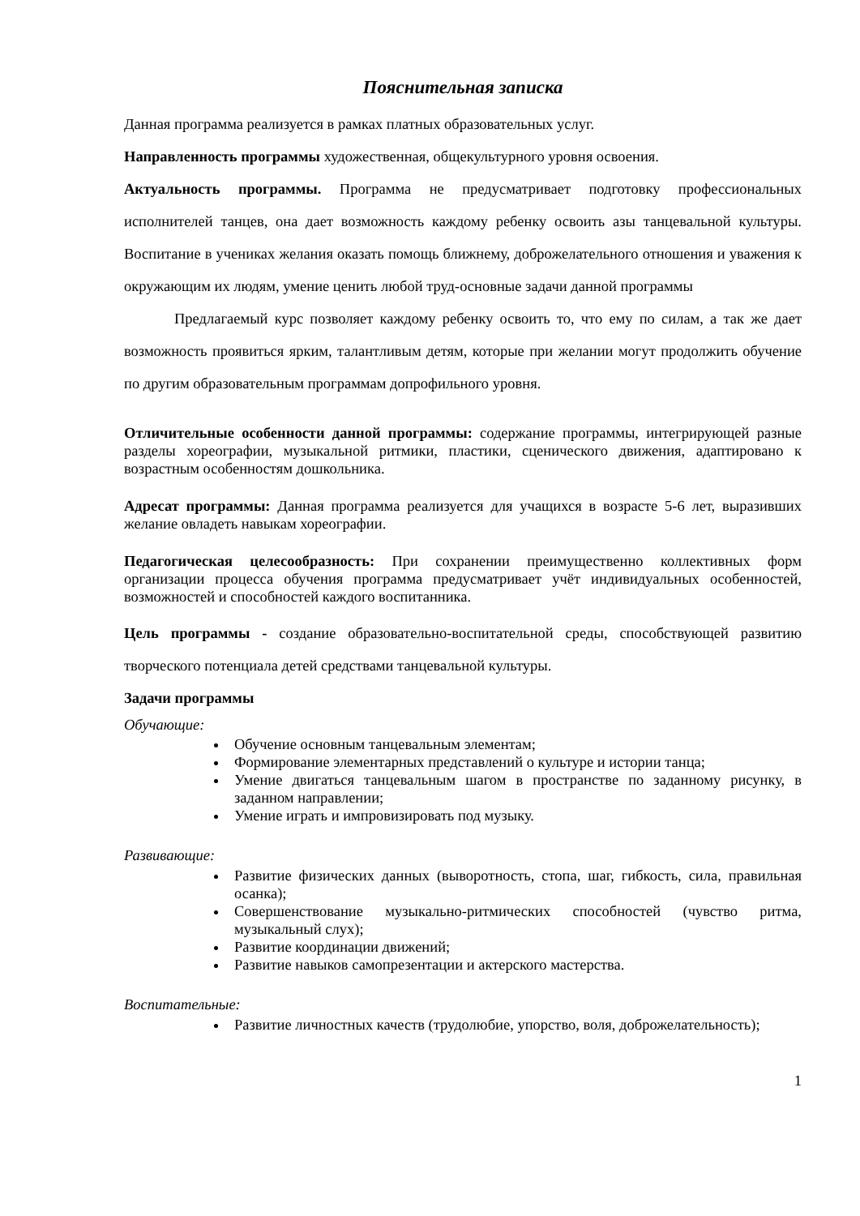Пояснительная записка
Данная программа реализуется в рамках платных образовательных услуг.
Направленность программы художественная, общекультурного уровня освоения.
Актуальность программы. Программа не предусматривает подготовку профессиональных исполнителей танцев, она дает возможность каждому ребенку освоить азы танцевальной культуры. Воспитание в учениках желания оказать помощь ближнему, доброжелательного отношения и уважения к окружающим их людям, умение ценить любой труд-основные задачи данной программы
Предлагаемый курс позволяет каждому ребенку освоить то, что ему по силам, а так же дает возможность проявиться ярким, талантливым детям, которые при желании могут продолжить обучение по другим образовательным программам допрофильного уровня.
Отличительные особенности данной программы: содержание программы, интегрирующей разные разделы хореографии, музыкальной ритмики, пластики, сценического движения, адаптировано к возрастным особенностям дошкольника.
Адресат программы: Данная программа реализуется для учащихся в возрасте 5-6 лет, выразивших желание овладеть навыкам хореографии.
Педагогическая целесообразность: При сохранении преимущественно коллективных форм организации процесса обучения программа предусматривает учёт индивидуальных особенностей, возможностей и способностей каждого воспитанника.
Цель программы - создание образовательно-воспитательной среды, способствующей развитию творческого потенциала детей средствами танцевальной культуры.
Задачи программы
Обучающие:
Обучение основным танцевальным элементам;
Формирование элементарных представлений о культуре и истории танца;
Умение двигаться танцевальным шагом в пространстве по заданному рисунку, в заданном направлении;
Умение играть и импровизировать под музыку.
Развивающие:
Развитие физических данных (выворотность, стопа, шаг, гибкость, сила, правильная осанка);
Совершенствование музыкально-ритмических способностей (чувство ритма, музыкальный слух);
Развитие координации движений;
Развитие навыков самопрезентации и актерского мастерства.
Воспитательные:
Развитие личностных качеств (трудолюбие, упорство, воля, доброжелательность);
1